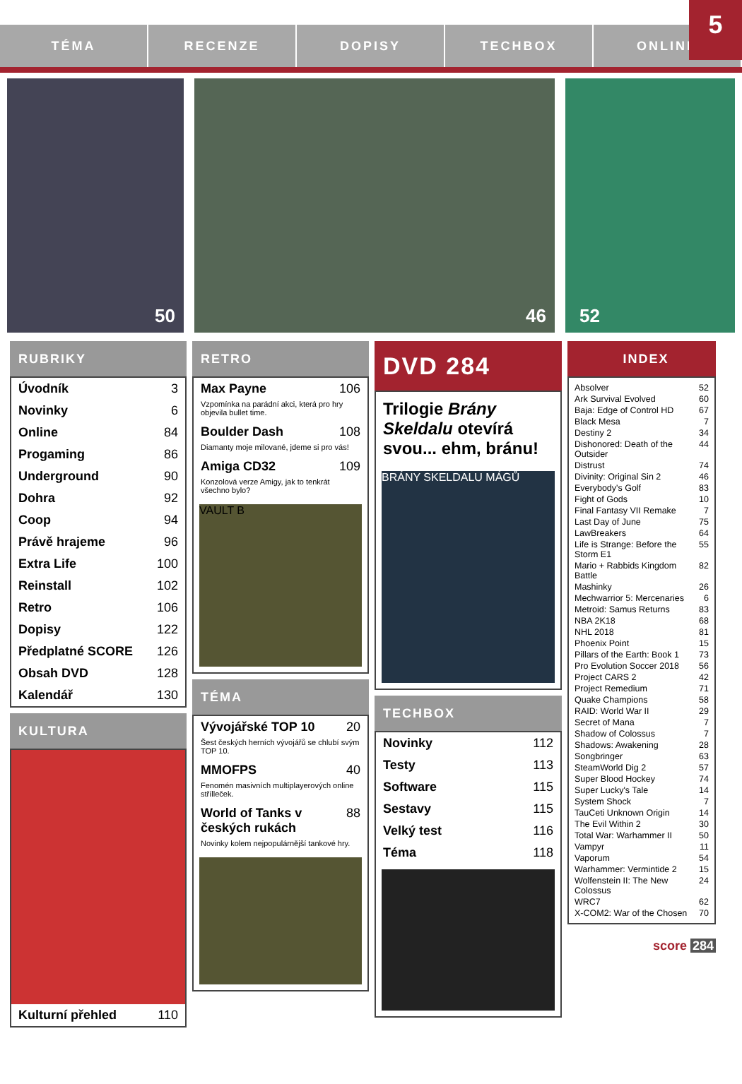5
TÉMA RECENZE DOPISY TECHBOX ONLINE
50
46
52
RUBRIKY
Úvodník 3
Novinky 6
Online 84
Progaming 86
Underground 90
Dohra 92
Coop 94
Právě hrajeme 96
Extra Life 100
Reinstall 102
Retro 106
Dopisy 122
Předplatné SCORE 126
Obsah DVD 128
Kalendář 130
KULTURA
Kulturní přehled 110
RETRO
Max Payne 106
Vzpomínka na parádní akci, která pro hry objevila bullet time.
Boulder Dash 108
Diamanty moje milované, jdeme si pro vás!
Amiga CD32 109
Konzolová verze Amigy, jak to tenkrát všechno bylo?
VAULT B
TÉMA
Vývojářské TOP 10 20
Šest českých herních vývojářů se chlubí svým TOP 10.
MMOFPS 40
Fenomén masivních multiplayerových online střílleček.
World of Tanks v českých rukách 88
Novinky kolem nejpopulárnější tankové hry.
DVD 284
Trilogie Brány Skeldalu otevírá svou... ehm, bránu!
BRÁNY SKELDALU MÁGŮ
TECHBOX
Novinky 112
Testy 113
Software 115
Sestavy 115
Velký test 116
Téma 118
INDEX
Absolver 52
Ark Survival Evolved 60
Baja: Edge of Control HD 67
Black Mesa 7
Destiny 2 34
Dishonored: Death of the Outsider 44
Distrust 74
Divinity: Original Sin 2 46
Everybody's Golf 83
Fight of Gods 10
Final Fantasy VII Remake 7
Last Day of June 75
LawBreakers 64
Life is Strange: Before the Storm E1 55
Mario + Rabbids Kingdom Battle 82
Mashinky 26
Mechwarrior 5: Mercenaries 6
Metroid: Samus Returns 83
NBA 2K18 68
NHL 2018 81
Phoenix Point 15
Pillars of the Earth: Book 1 73
Pro Evolution Soccer 2018 56
Project CARS 2 42
Project Remedium 71
Quake Champions 58
RAID: World War II 29
Secret of Mana 7
Shadow of Colossus 7
Shadows: Awakening 28
Songbringer 63
SteamWorld Dig 2 57
Super Blood Hockey 74
Super Lucky's Tale 14
System Shock 7
TauCeti Unknown Origin 14
The Evil Within 2 30
Total War: Warhammer II 50
Vampyr 11
Vaporum 54
Warhammer: Vermintide 2 15
Wolfenstein II: The New Colossus 24
WRC7 62
X-COM2: War of the Chosen 70
score 284